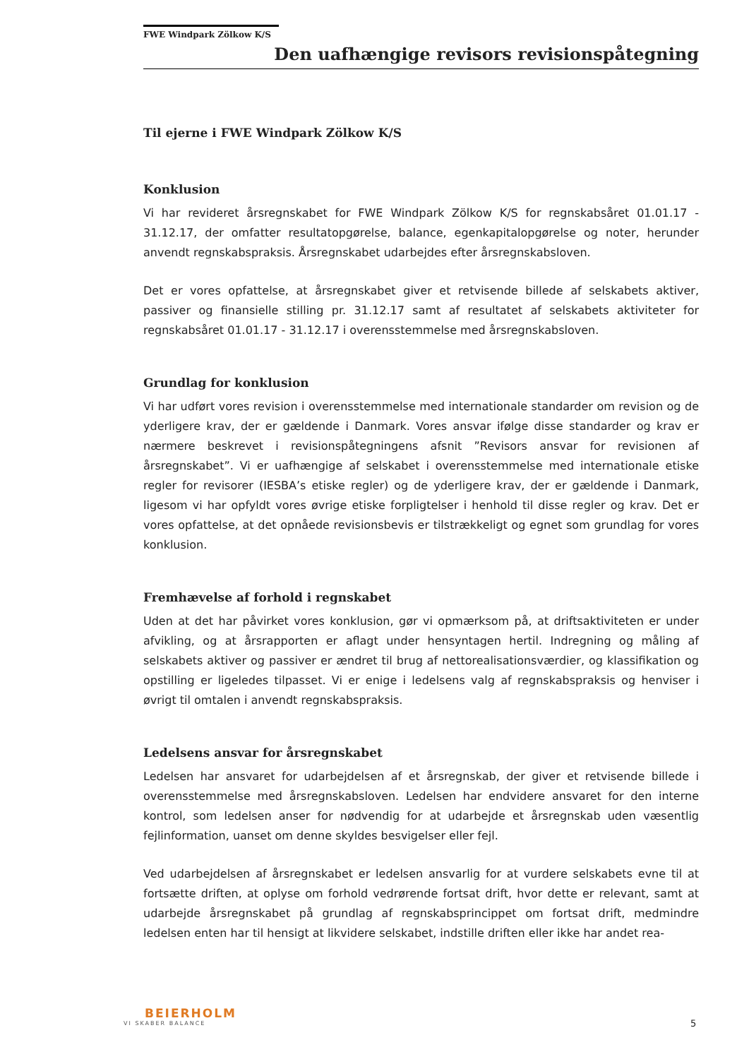FWE Windpark Zölkow K/S
Den uafhængige revisors revisionspåtegning
Til ejerne i FWE Windpark Zölkow K/S
Konklusion
Vi har revideret årsregnskabet for FWE Windpark Zölkow K/S for regnskabsåret 01.01.17 - 31.12.17, der omfatter resultatopgørelse, balance, egenkapitalopgørelse og noter, herunder anvendt regnskabspraksis. Årsregnskabet udarbejdes efter årsregnskabsloven.
Det er vores opfattelse, at årsregnskabet giver et retvisende billede af selskabets aktiver, passiver og finansielle stilling pr. 31.12.17 samt af resultatet af selskabets aktiviteter for regnskabsåret 01.01.17 - 31.12.17 i overensstemmelse med årsregnskabsloven.
Grundlag for konklusion
Vi har udført vores revision i overensstemmelse med internationale standarder om revision og de yderligere krav, der er gældende i Danmark. Vores ansvar ifølge disse standarder og krav er nærmere beskrevet i revisionspåtegningens afsnit ”Revisors ansvar for revisionen af årsregnskabet”. Vi er uafhængige af selskabet i overensstemmelse med internationale etiske regler for revisorer (IESBA’s etiske regler) og de yderligere krav, der er gældende i Danmark, ligesom vi har opfyldt vores øvrige etiske forpligtelser i henhold til disse regler og krav. Det er vores opfattelse, at det opnåede revisionsbevis er tilstrækkeligt og egnet som grundlag for vores konklusion.
Fremhævelse af forhold i regnskabet
Uden at det har påvirket vores konklusion, gør vi opmærksom på, at driftsaktiviteten er under afvikling, og at årsrapporten er aflagt under hensyntagen hertil. Indregning og måling af selskabets aktiver og passiver er ændret til brug af nettorealisationsværdier, og klassifikation og opstilling er ligeledes tilpasset. Vi er enige i ledelsens valg af regnskabspraksis og henviser i øvrigt til omtalen i anvendt regnskabspraksis.
Ledelsens ansvar for årsregnskabet
Ledelsen har ansvaret for udarbejdelsen af et årsregnskab, der giver et retvisende billede i overensstemmelse med årsregnskabsloven. Ledelsen har endvidere ansvaret for den interne kontrol, som ledelsen anser for nødvendig for at udarbejde et årsregnskab uden væsentlig fejlinformation, uanset om denne skyldes besvigelser eller fejl.
Ved udarbejdelsen af årsregnskabet er ledelsen ansvarlig for at vurdere selskabets evne til at fortsætte driften, at oplyse om forhold vedrørende fortsat drift, hvor dette er relevant, samt at udarbejde årsregnskabet på grundlag af regnskabsprincippet om fortsat drift, medmindre ledelsen enten har til hensigt at likvidere selskabet, indstille driften eller ikke har andet rea-
BEIERHOLM
VI SKABER BALANCE
5